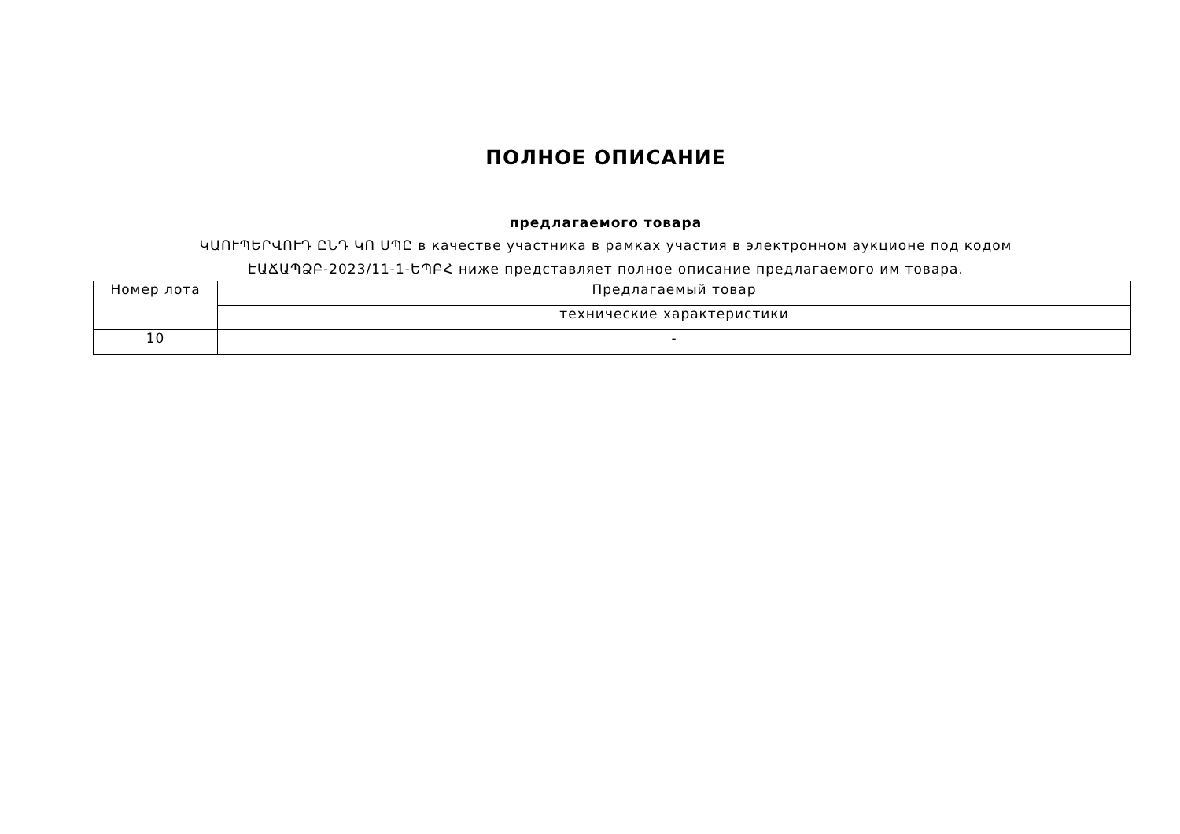ПОЛНОЕ ОПИСАНИЕ
предлагаемого товара
ԿԱՈՒՊԵՐՎՈՒԴ ԸՆԴ ԿՈ ՍՊԸ в качестве участника в рамках участия в электронном аукционе под кодом
ԷԱՃԱՊՁԲ-2023/11-1-ԵՊԲՀ ниже представляет полное описание предлагаемого им товара.
| Номер лота | Предлагаемый товар |
| | технические характеристики |
| 10 | - |